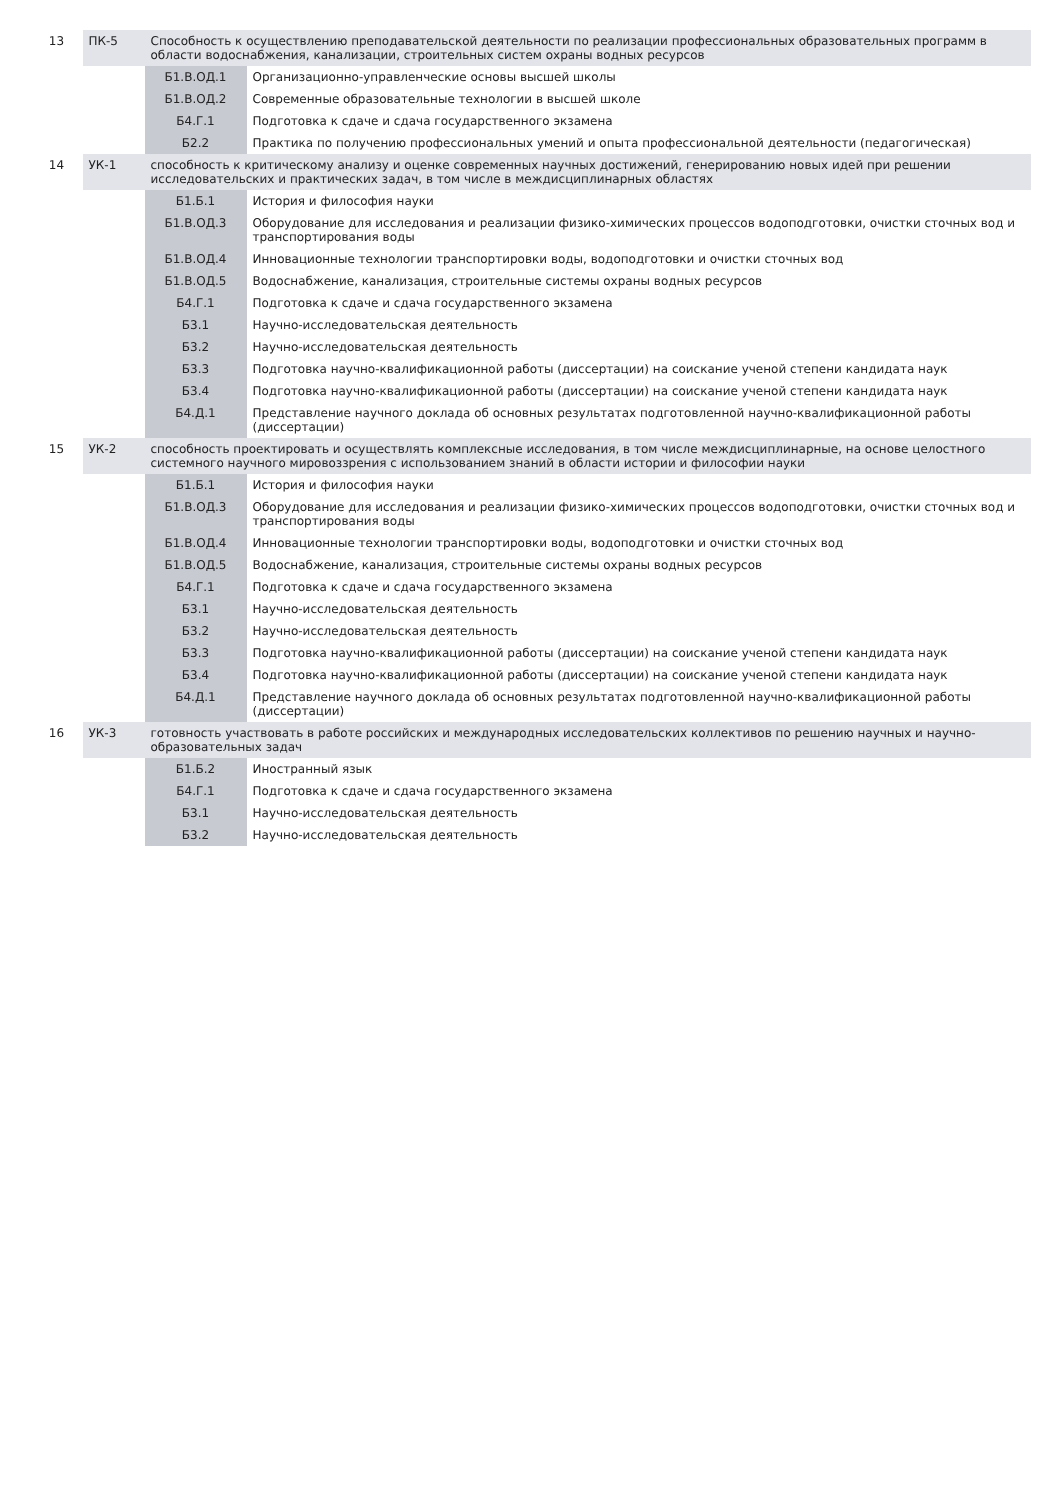| 13 | ПК-5 | Способность к осуществлению преподавательской деятельности по реализации профессиональных образовательных программ в области водоснабжения, канализации, строительных систем охраны водных ресурсов | |
| | | Б1.В.ОД.1 | Организационно-управленческие основы высшей школы |
| | | Б1.В.ОД.2 | Современные образовательные технологии в высшей школе |
| | | Б4.Г.1 | Подготовка к сдаче и сдача государственного экзамена |
| | | Б2.2 | Практика по получению профессиональных умений и опыта профессиональной деятельности (педагогическая) |
| 14 | УК-1 | способность к критическому анализу и оценке современных научных достижений, генерированию новых идей при решении исследовательских и практических задач, в том числе в междисциплинарных областях | |
| | | Б1.Б.1 | История и философия науки |
| | | Б1.В.ОД.3 | Оборудование для исследования и реализации физико-химических процессов водоподготовки, очистки сточных вод и транспортирования воды |
| | | Б1.В.ОД.4 | Инновационные технологии транспортировки воды, водоподготовки и очистки сточных вод |
| | | Б1.В.ОД.5 | Водоснабжение, канализация, строительные системы охраны водных ресурсов |
| | | Б4.Г.1 | Подготовка к сдаче и сдача государственного экзамена |
| | | Б3.1 | Научно-исследовательская деятельность |
| | | Б3.2 | Научно-исследовательская деятельность |
| | | Б3.3 | Подготовка научно-квалификационной работы (диссертации) на соискание ученой степени кандидата наук |
| | | Б3.4 | Подготовка научно-квалификационной работы (диссертации) на соискание ученой степени кандидата наук |
| | | Б4.Д.1 | Представление научного доклада об основных результатах подготовленной научно-квалификационной работы (диссертации) |
| 15 | УК-2 | способность проектировать и осуществлять комплексные исследования, в том числе междисциплинарные, на основе целостного системного научного мировоззрения с использованием знаний в области истории и философии науки | |
| | | Б1.Б.1 | История и философия науки |
| | | Б1.В.ОД.3 | Оборудование для исследования и реализации физико-химических процессов водоподготовки, очистки сточных вод и транспортирования воды |
| | | Б1.В.ОД.4 | Инновационные технологии транспортировки воды, водоподготовки и очистки сточных вод |
| | | Б1.В.ОД.5 | Водоснабжение, канализация, строительные системы охраны водных ресурсов |
| | | Б4.Г.1 | Подготовка к сдаче и сдача государственного экзамена |
| | | Б3.1 | Научно-исследовательская деятельность |
| | | Б3.2 | Научно-исследовательская деятельность |
| | | Б3.3 | Подготовка научно-квалификационной работы (диссертации) на соискание ученой степени кандидата наук |
| | | Б3.4 | Подготовка научно-квалификационной работы (диссертации) на соискание ученой степени кандидата наук |
| | | Б4.Д.1 | Представление научного доклада об основных результатах подготовленной научно-квалификационной работы (диссертации) |
| 16 | УК-3 | готовность участвовать в работе российских и международных исследовательских коллективов по решению научных и научно-образовательных задач | |
| | | Б1.Б.2 | Иностранный язык |
| | | Б4.Г.1 | Подготовка к сдаче и сдача государственного экзамена |
| | | Б3.1 | Научно-исследовательская деятельность |
| | | Б3.2 | Научно-исследовательская деятельность |